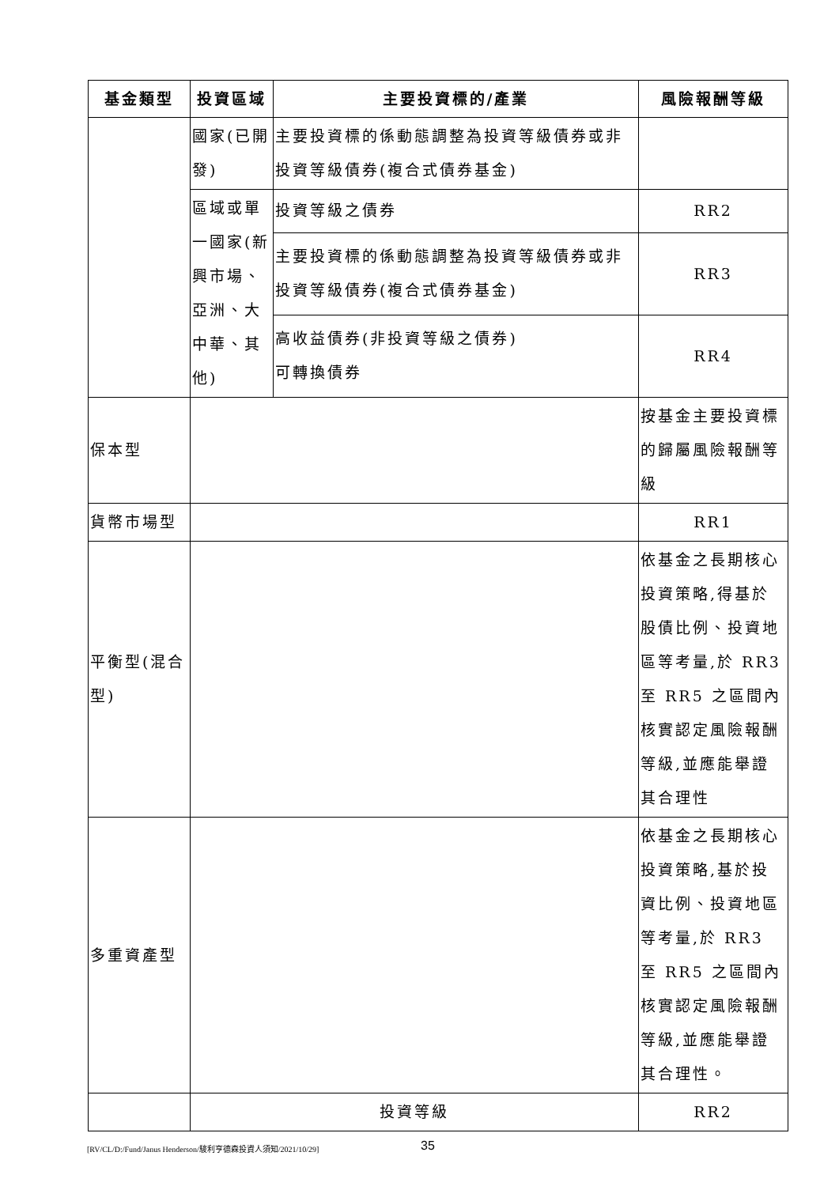| 基金類型 | 投資區域 | 主要投資標的/產業 | 風險報酬等級 |
| --- | --- | --- | --- |
| | 國家(已開發) | 主要投資標的係動態調整為投資等級債券或非投資等級債券(複合式債券基金) | |
| | 區域或單一國家(新興市場、亞洲、大中華、其他) | 投資等級之債券 | RR2 |
| | | 主要投資標的係動態調整為投資等級債券或非投資等級債券(複合式債券基金) | RR3 |
| | | 高收益債券(非投資等級之債券) 可轉換債券 | RR4 |
| 保本型 | | | 按基金主要投資標的歸屬風險報酬等級 |
| 貨幣市場型 | | | RR1 |
| 平衡型(混合型) | | | 依基金之長期核心投資策略,得基於股債比例、投資地區等考量,於 RR3 至 RR5 之區間內核實認定風險報酬等級,並應能舉證其合理性 |
| 多重資產型 | | | 依基金之長期核心投資策略,基於投資比例、投資地區等考量,於 RR3 至 RR5 之區間內核實認定風險報酬等級,並應能舉證其合理性。 |
| | 投資等級 | | RR2 |
[RV/CL/D:/Fund/Janus Henderson/駿利亨德森投資人須知/2021/10/29]
35